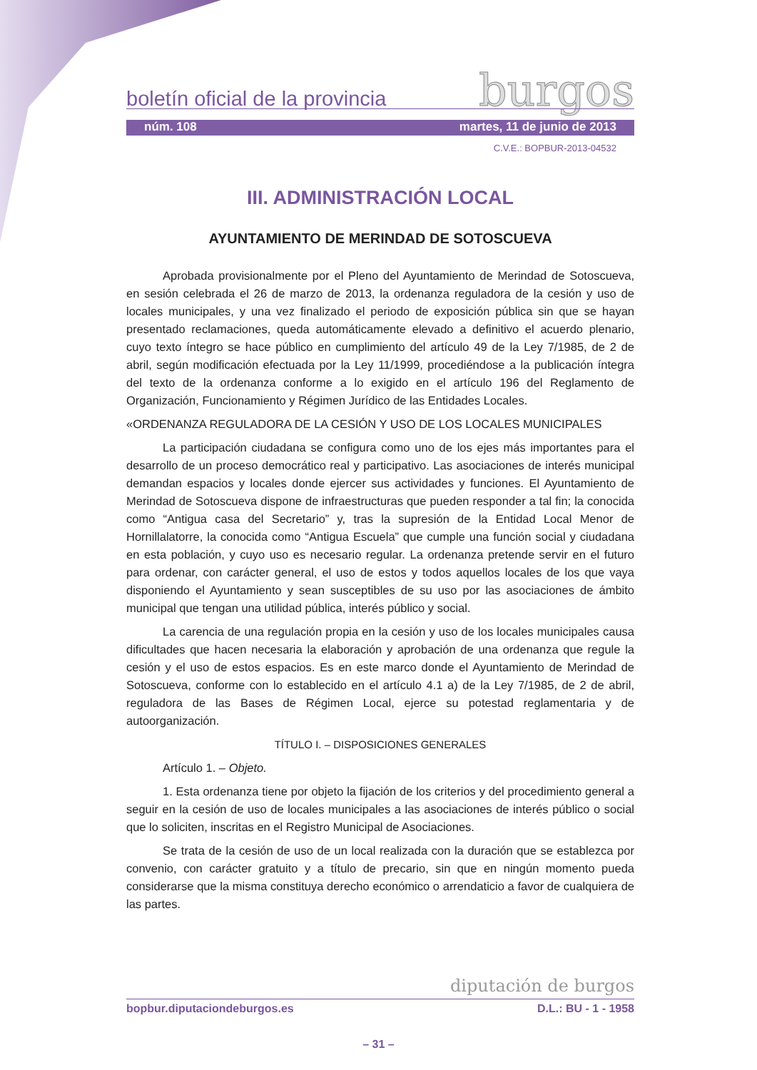boletín oficial de la provincia
burgos
núm. 108 martes, 11 de junio de 2013
C.V.E.: BOPBUR-2013-04532
III. ADMINISTRACIÓN LOCAL
AYUNTAMIENTO DE MERINDAD DE SOTOSCUEVA
Aprobada provisionalmente por el Pleno del Ayuntamiento de Merindad de Sotoscueva, en sesión celebrada el 26 de marzo de 2013, la ordenanza reguladora de la cesión y uso de locales municipales, y una vez finalizado el periodo de exposición pública sin que se hayan presentado reclamaciones, queda automáticamente elevado a definitivo el acuerdo plenario, cuyo texto íntegro se hace público en cumplimiento del artículo 49 de la Ley 7/1985, de 2 de abril, según modificación efectuada por la Ley 11/1999, procediéndose a la publicación íntegra del texto de la ordenanza conforme a lo exigido en el artículo 196 del Reglamento de Organización, Funcionamiento y Régimen Jurídico de las Entidades Locales.
«ORDENANZA REGULADORA DE LA CESIÓN Y USO DE LOS LOCALES MUNICIPALES
La participación ciudadana se configura como uno de los ejes más importantes para el desarrollo de un proceso democrático real y participativo. Las asociaciones de interés municipal demandan espacios y locales donde ejercer sus actividades y funciones. El Ayuntamiento de Merindad de Sotoscueva dispone de infraestructuras que pueden responder a tal fin; la conocida como “Antigua casa del Secretario” y, tras la supresión de la Entidad Local Menor de Hornillalatorre, la conocida como “Antigua Escuela” que cumple una función social y ciudadana en esta población, y cuyo uso es necesario regular. La ordenanza pretende servir en el futuro para ordenar, con carácter general, el uso de estos y todos aquellos locales de los que vaya disponiendo el Ayuntamiento y sean susceptibles de su uso por las asociaciones de ámbito municipal que tengan una utilidad pública, interés público y social.
La carencia de una regulación propia en la cesión y uso de los locales municipales causa dificultades que hacen necesaria la elaboración y aprobación de una ordenanza que regule la cesión y el uso de estos espacios. Es en este marco donde el Ayuntamiento de Merindad de Sotoscueva, conforme con lo establecido en el artículo 4.1 a) de la Ley 7/1985, de 2 de abril, reguladora de las Bases de Régimen Local, ejerce su potestad reglamentaria y de autoorganización.
TÍTULO I. – DISPOSICIONES GENERALES
Artículo 1. – Objeto.
1. Esta ordenanza tiene por objeto la fijación de los criterios y del procedimiento general a seguir en la cesión de uso de locales municipales a las asociaciones de interés público o social que lo soliciten, inscritas en el Registro Municipal de Asociaciones.
Se trata de la cesión de uso de un local realizada con la duración que se establezca por convenio, con carácter gratuito y a título de precario, sin que en ningún momento pueda considerarse que la misma constituya derecho económico o arrendaticio a favor de cualquiera de las partes.
diputación de burgos
bopbur.diputaciondeburgos.es D.L.: BU - 1 - 1958
– 31 –